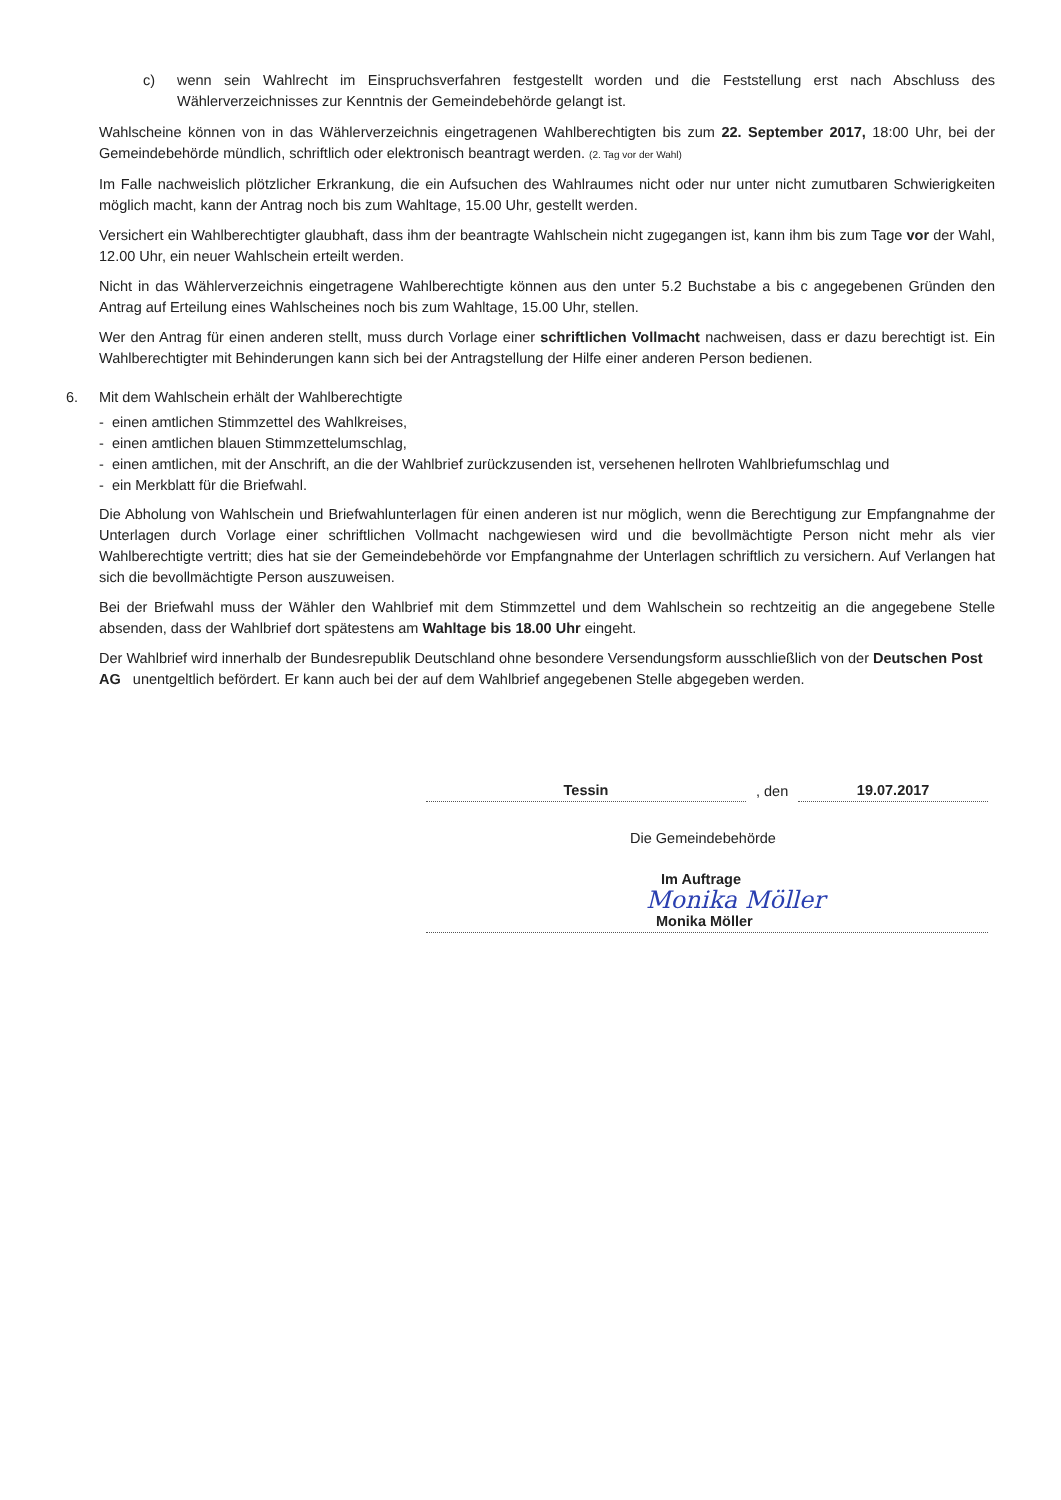c) wenn sein Wahlrecht im Einspruchsverfahren festgestellt worden und die Feststellung erst nach Abschluss des Wählerverzeichnisses zur Kenntnis der Gemeindebehörde gelangt ist.
Wahlscheine können von in das Wählerverzeichnis eingetragenen Wahlberechtigten bis zum 22. September 2017, 18:00 Uhr, bei der Gemeindebehörde mündlich, schriftlich oder elektronisch beantragt werden. (2. Tag vor der Wahl)
Im Falle nachweislich plötzlicher Erkrankung, die ein Aufsuchen des Wahlraumes nicht oder nur unter nicht zumutbaren Schwierigkeiten möglich macht, kann der Antrag noch bis zum Wahltage, 15.00 Uhr, gestellt werden.
Versichert ein Wahlberechtigter glaubhaft, dass ihm der beantragte Wahlschein nicht zugegangen ist, kann ihm bis zum Tage vor der Wahl, 12.00 Uhr, ein neuer Wahlschein erteilt werden.
Nicht in das Wählerverzeichnis eingetragene Wahlberechtigte können aus den unter 5.2 Buchstabe a bis c angegebenen Gründen den Antrag auf Erteilung eines Wahlscheines noch bis zum Wahltage, 15.00 Uhr, stellen.
Wer den Antrag für einen anderen stellt, muss durch Vorlage einer schriftlichen Vollmacht nachweisen, dass er dazu berechtigt ist. Ein Wahlberechtigter mit Behinderungen kann sich bei der Antragstellung der Hilfe einer anderen Person bedienen.
6. Mit dem Wahlschein erhält der Wahlberechtigte
- einen amtlichen Stimmzettel des Wahlkreises,
- einen amtlichen blauen Stimmzettelumschlag,
- einen amtlichen, mit der Anschrift, an die der Wahlbrief zurückzusenden ist, versehenen hellroten Wahlbriefumschlag und
- ein Merkblatt für die Briefwahl.
Die Abholung von Wahlschein und Briefwahlunterlagen für einen anderen ist nur möglich, wenn die Berechtigung zur Empfangnahme der Unterlagen durch Vorlage einer schriftlichen Vollmacht nachgewiesen wird und die bevollmächtigte Person nicht mehr als vier Wahlberechtigte vertritt; dies hat sie der Gemeindebehörde vor Empfangnahme der Unterlagen schriftlich zu versichern. Auf Verlangen hat sich die bevollmächtigte Person auszuweisen.
Bei der Briefwahl muss der Wähler den Wahlbrief mit dem Stimmzettel und dem Wahlschein so rechtzeitig an die angegebene Stelle absenden, dass der Wahlbrief dort spätestens am Wahltage bis 18.00 Uhr eingeht.
Der Wahlbrief wird innerhalb der Bundesrepublik Deutschland ohne besondere Versendungsform ausschließlich von der Deutschen Post AG unentgeltlich befördert. Er kann auch bei der auf dem Wahlbrief angegebenen Stelle abgegeben werden.
Tessin, den 19.07.2017
Die Gemeindebehörde
Im Auftrage
Monika Möller
Monika Möller